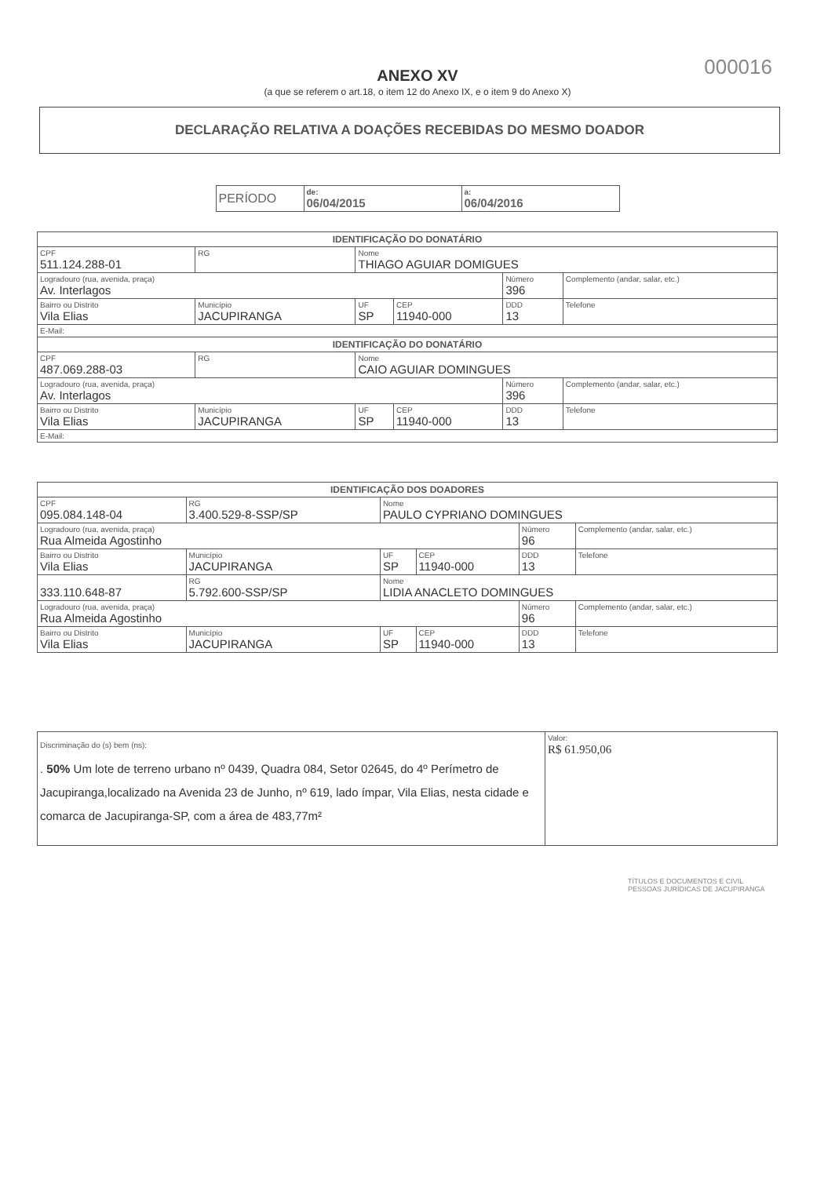000016
ANEXO XV
(a que se referem o art.18, o item 12 do Anexo IX, e o item 9 do Anexo X)
DECLARAÇÃO RELATIVA A DOAÇÕES RECEBIDAS DO MESMO DOADOR
| PERÍODO | de: 06/04/2015 | a: 06/04/2016 |
| IDENTIFICAÇÃO DO DONATÁRIO | | | | | |
| CPF 511.124.288-01 | RG | Nome THIAGO AGUIAR DOMIGUES | | | |
| Logradouro (rua, avenida, praça) Av. Interlagos | | | | Número 396 | Complemento (andar, salar, etc.) |
| Bairro ou Distrito Vila Elias | Município JACUPIRANGA | UF SP | CEP 11940-000 | DDD 13 | Telefone |
| E-Mail: | | | | | |
| IDENTIFICAÇÃO DO DONATÁRIO | | | | | |
| CPF 487.069.288-03 | RG | Nome CAIO AGUIAR DOMINGUES | | | |
| Logradouro (rua, avenida, praça) Av. Interlagos | | | | Número 396 | Complemento (andar, salar, etc.) |
| Bairro ou Distrito Vila Elias | Município JACUPIRANGA | UF SP | CEP 11940-000 | DDD 13 | Telefone |
| E-Mail: | | | | | |
| IDENTIFICAÇÃO DOS DOADORES | | | | | |
| CPF 095.084.148-04 | RG 3.400.529-8-SSP/SP | Nome PAULO CYPRIANO DOMINGUES | | | |
| Logradouro (rua, avenida, praça) Rua Almeida Agostinho | | | | Número 96 | Complemento (andar, salar, etc.) |
| Bairro ou Distrito Vila Elias | Município JACUPIRANGA | UF SP | CEP 11940-000 | DDD 13 | Telefone |
| 333.110.648-87 | RG 5.792.600-SSP/SP | Nome LIDIA ANACLETO DOMINGUES | | | |
| Logradouro (rua, avenida, praça) Rua Almeida Agostinho | | | | Número 96 | Complemento (andar, salar, etc.) |
| Bairro ou Distrito Vila Elias | Município JACUPIRANGA | UF SP | CEP 11940-000 | DDD 13 | Telefone |
| Discriminação do (s) bem (ns): . 50% Um lote de terreno urbano nº 0439, Quadra 084, Setor 02645, do 4º Perímetro de Jacupiranga,localizado na Avenida 23 de Junho, nº 619, lado ímpar, Vila Elias, nesta cidade e comarca de Jacupiranga-SP, com a área de 483,77m² | Valor: R$ 61.950,06 |
TÍTULOS E DOCUMENTOS E CIVIL
PESSOAS JURÍDICAS DE JACUPIRANGA